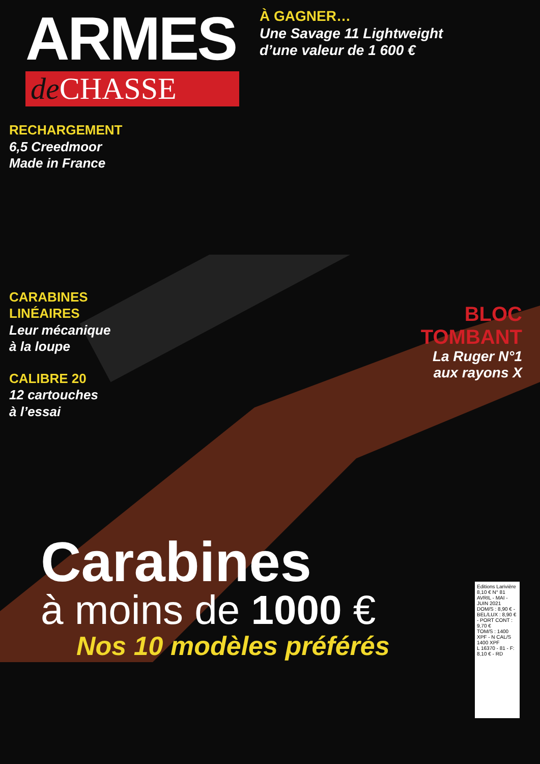ARMES
de CHASSE
À GAGNER…
Une Savage 11 Lightweight
d’une valeur de 1 600 €
RECHARGEMENT
6,5 Creedmoor
Made in France
CARABINES
LINÉAIRES
Leur mécanique
à la loupe
CALIBRE 20
12 cartouches
à l’essai
BLOC
TOMBANT
La Ruger N°1
aux rayons X
Carabines
à moins de 1000 €
Nos 10 modèles préférés
Editions Larivière
8,10 € N° 81 AVRIL - MAI - JUIN 2021
DOM/S : 8,90 € - BEL/LUX : 8,90 € - PORT CONT : 9,70 €
TOM/S : 1400 XPF - N CAL/S 1400 XPF
L 16370 - 81 - F: 8,10 € - RD